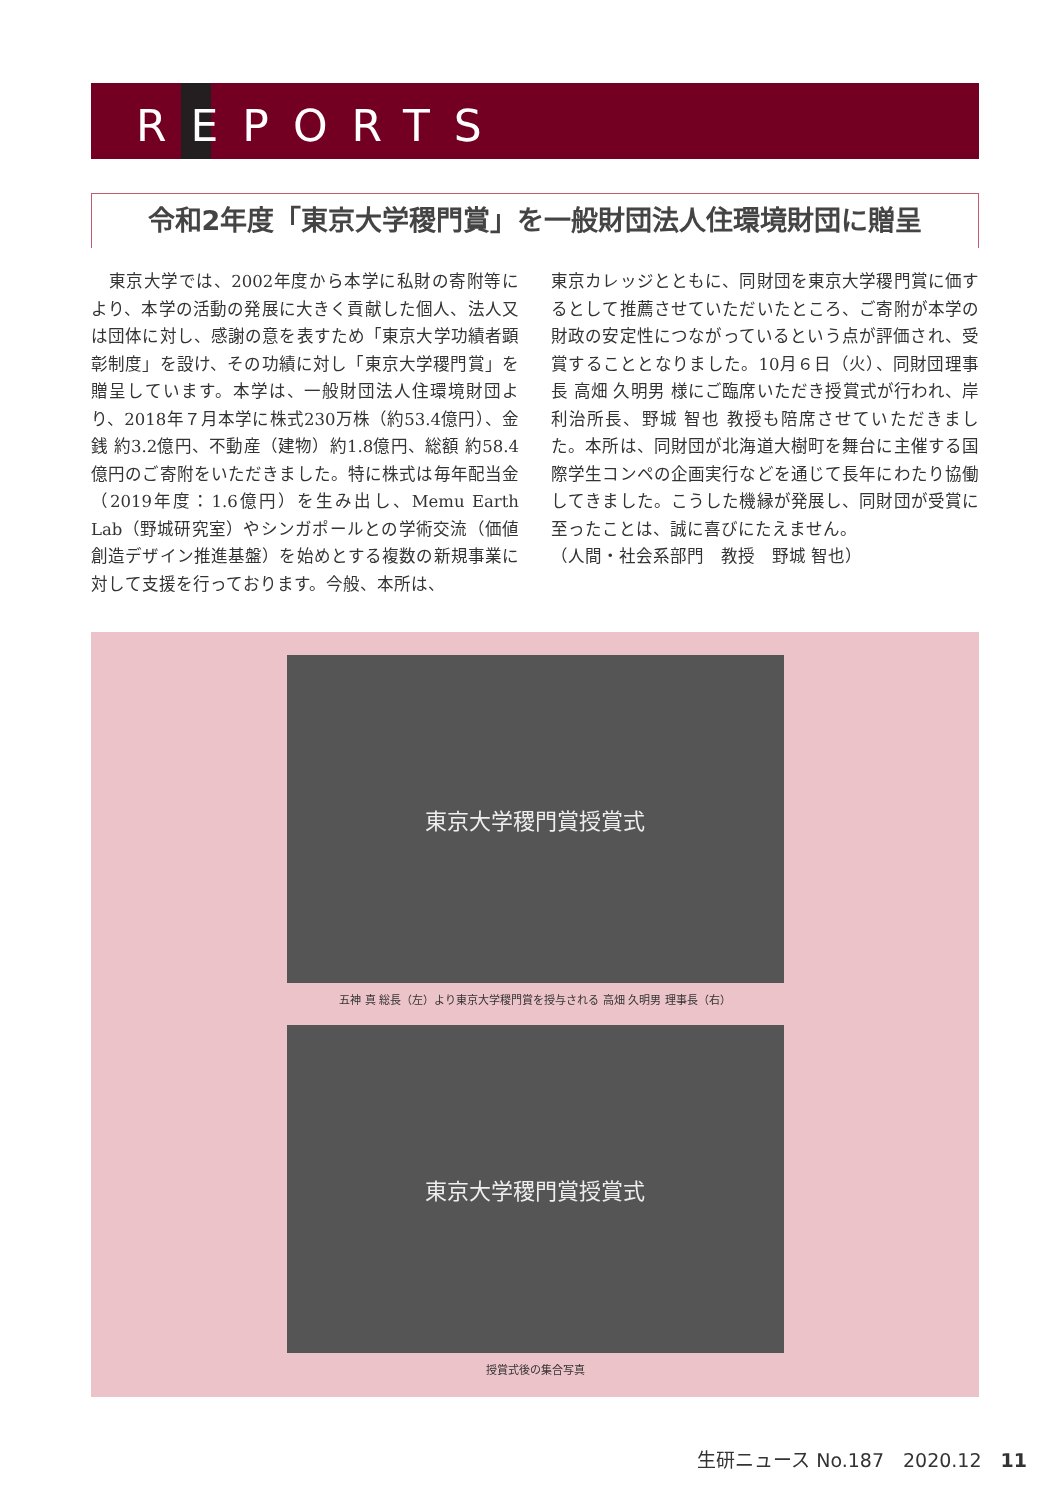REPORTS
令和2年度「東京大学稷門賞」を一般財団法人住環境財団に贈呈
　東京大学では、2002年度から本学に私財の寄附等により、本学の活動の発展に大きく貢献した個人、法人又は団体に対し、感謝の意を表すため「東京大学功績者顕彰制度」を設け、その功績に対し「東京大学稷門賞」を贈呈しています。本学は、一般財団法人住環境財団より、2018年７月本学に株式230万株（約53.4億円）、金銭 約3.2億円、不動産（建物）約1.8億円、総額 約58.4億円のご寄附をいただきました。特に株式は毎年配当金（2019年度：1.6億円）を生み出し、Memu Earth Lab（野城研究室）やシンガポールとの学術交流（価値創造デザイン推進基盤）を始めとする複数の新規事業に対して支援を行っております。今般、本所は、
東京カレッジとともに、同財団を東京大学稷門賞に価するとして推薦させていただいたところ、ご寄附が本学の財政の安定性につながっているという点が評価され、受賞することとなりました。10月６日（火）、同財団理事長 高畑 久明男 様にご臨席いただき授賞式が行われ、岸 利治所長、野城 智也 教授も陪席させていただきました。本所は、同財団が北海道大樹町を舞台に主催する国際学生コンペの企画実行などを通じて長年にわたり協働してきました。こうした機縁が発展し、同財団が受賞に至ったことは、誠に喜びにたえません。
（人間・社会系部門　教授　野城 智也）
東京大学稷門賞授賞式
五神 真 総長（左）より東京大学稷門賞を授与される 高畑 久明男 理事長（右）
東京大学稷門賞授賞式
授賞式後の集合写真
生研ニュース No.187　2020.12　11